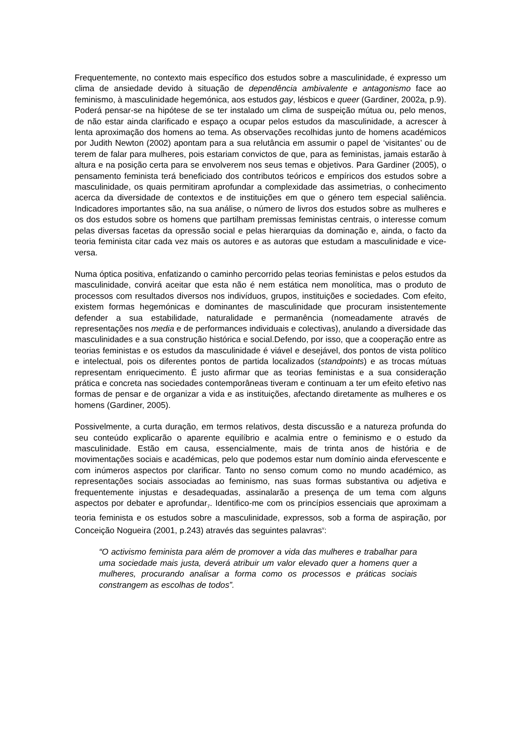Frequentemente, no contexto mais específico dos estudos sobre a masculinidade, é expresso um clima de ansiedade devido à situação de dependência ambivalente e antagonismo face ao feminismo, à masculinidade hegemónica, aos estudos gay, lésbicos e queer (Gardiner, 2002a, p.9). Poderá pensar-se na hipótese de se ter instalado um clima de suspeição mútua ou, pelo menos, de não estar ainda clarificado e espaço a ocupar pelos estudos da masculinidade, a acrescer à lenta aproximação dos homens ao tema. As observações recolhidas junto de homens académicos por Judith Newton (2002) apontam para a sua relutância em assumir o papel de ‘visitantes’ ou de terem de falar para mulheres, pois estariam convictos de que, para as feministas, jamais estarão à altura e na posição certa para se envolverem nos seus temas e objetivos. Para Gardiner (2005), o pensamento feminista terá beneficiado dos contributos teóricos e empíricos dos estudos sobre a masculinidade, os quais permitiram aprofundar a complexidade das assimetrias, o conhecimento acerca da diversidade de contextos e de instituições em que o género tem especial saliência. Indicadores importantes são, na sua análise, o número de livros dos estudos sobre as mulheres e os dos estudos sobre os homens que partilham premissas feministas centrais, o interesse comum pelas diversas facetas da opressão social e pelas hierarquias da dominação e, ainda, o facto da teoria feminista citar cada vez mais os autores e as autoras que estudam a masculinidade e vice-versa.
Numa óptica positiva, enfatizando o caminho percorrido pelas teorias feministas e pelos estudos da masculinidade, convirá aceitar que esta não é nem estática nem monolítica, mas o produto de processos com resultados diversos nos indivíduos, grupos, instituições e sociedades. Com efeito, existem formas hegemónicas e dominantes de masculinidade que procuram insistentemente defender a sua estabilidade, naturalidade e permanência (nomeadamente através de representações nos media e de performances individuais e colectivas), anulando a diversidade das masculinidades e a sua construção histórica e social.Defendo, por isso, que a cooperação entre as teorias feministas e os estudos da masculinidade é viável e desejável, dos pontos de vista político e intelectual, pois os diferentes pontos de partida localizados (standpoints) e as trocas mútuas representam enriquecimento. É justo afirmar que as teorias feministas e a sua consideração prática e concreta nas sociedades contemporâneas tiveram e continuam a ter um efeito efetivo nas formas de pensar e de organizar a vida e as instituições, afectando diretamente as mulheres e os homens (Gardiner, 2005).
Possivelmente, a curta duração, em termos relativos, desta discussão e a natureza profunda do seu conteúdo explicarão o aparente equilíbrio e acalmia entre o feminismo e o estudo da masculinidade. Estão em causa, essencialmente, mais de trinta anos de história e de movimentações sociais e académicas, pelo que podemos estar num domínio ainda efervescente e com inúmeros aspectos por clarificar. Tanto no senso comum como no mundo académico, as representações sociais associadas ao feminismo, nas suas formas substantiva ou adjetiva e frequentemente injustas e desadequadas, assinalarão a presença de um tema com alguns aspectos por debater e aprofundar<sub>7</sub>. Identifico-me com os princípios essenciais que aproximam a teoria feminista e os estudos sobre a masculinidade, expressos, sob a forma de aspiração, por Conceição Nogueira (2001, p.243) através das seguintes palavras<sup>v</sup>:
“O activismo feminista para além de promover a vida das mulheres e trabalhar para uma sociedade mais justa, deverá atribuir um valor elevado quer a homens quer a mulheres, procurando analisar a forma como os processos e práticas sociais constrangem as escolhas de todos”.